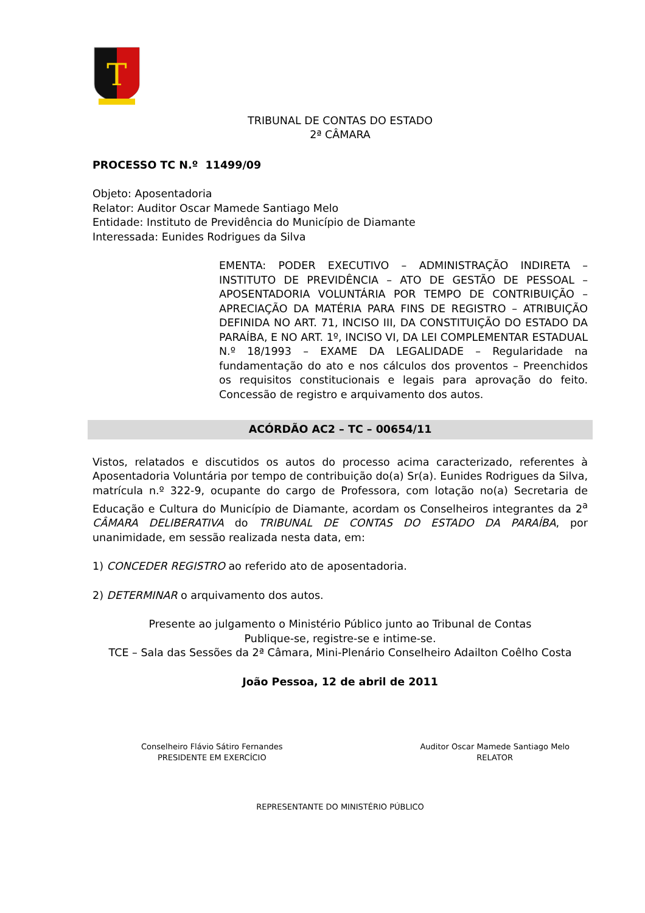T
TRIBUNAL DE CONTAS DO ESTADO
2ª CÂMARA
PROCESSO TC N.º 11499/09
Objeto: Aposentadoria
Relator: Auditor Oscar Mamede Santiago Melo
Entidade: Instituto de Previdência do Município de Diamante
Interessada: Eunides Rodrigues da Silva
EMENTA: PODER EXECUTIVO – ADMINISTRAÇÃO INDIRETA – INSTITUTO DE PREVIDÊNCIA – ATO DE GESTÃO DE PESSOAL – APOSENTADORIA VOLUNTÁRIA POR TEMPO DE CONTRIBUIÇÃO – APRECIAÇÃO DA MATÉRIA PARA FINS DE REGISTRO – ATRIBUIÇÃO DEFINIDA NO ART. 71, INCISO III, DA CONSTITUIÇÃO DO ESTADO DA PARAÍBA, E NO ART. 1º, INCISO VI, DA LEI COMPLEMENTAR ESTADUAL N.º 18/1993 – EXAME DA LEGALIDADE – Regularidade na fundamentação do ato e nos cálculos dos proventos – Preenchidos os requisitos constitucionais e legais para aprovação do feito. Concessão de registro e arquivamento dos autos.
ACÓRDÃO AC2 – TC – 00654/11
Vistos, relatados e discutidos os autos do processo acima caracterizado, referentes à Aposentadoria Voluntária por tempo de contribuição do(a) Sr(a). Eunides Rodrigues da Silva, matrícula n.º 322-9, ocupante do cargo de Professora, com lotação no(a) Secretaria de Educação e Cultura do Município de Diamante, acordam os Conselheiros integrantes da 2<sup>a</sup> CÂMARA DELIBERATIVA do TRIBUNAL DE CONTAS DO ESTADO DA PARAÍBA, por unanimidade, em sessão realizada nesta data, em:
1) CONCEDER REGISTRO ao referido ato de aposentadoria.
2) DETERMINAR o arquivamento dos autos.
Presente ao julgamento o Ministério Público junto ao Tribunal de Contas
Publique-se, registre-se e intime-se.
TCE – Sala das Sessões da 2ª Câmara, Mini-Plenário Conselheiro Adailton Coêlho Costa
João Pessoa, 12 de abril de 2011
Conselheiro Flávio Sátiro Fernandes
PRESIDENTE EM EXERCÍCIO
Auditor Oscar Mamede Santiago Melo
RELATOR
REPRESENTANTE DO MINISTÉRIO PÚBLICO